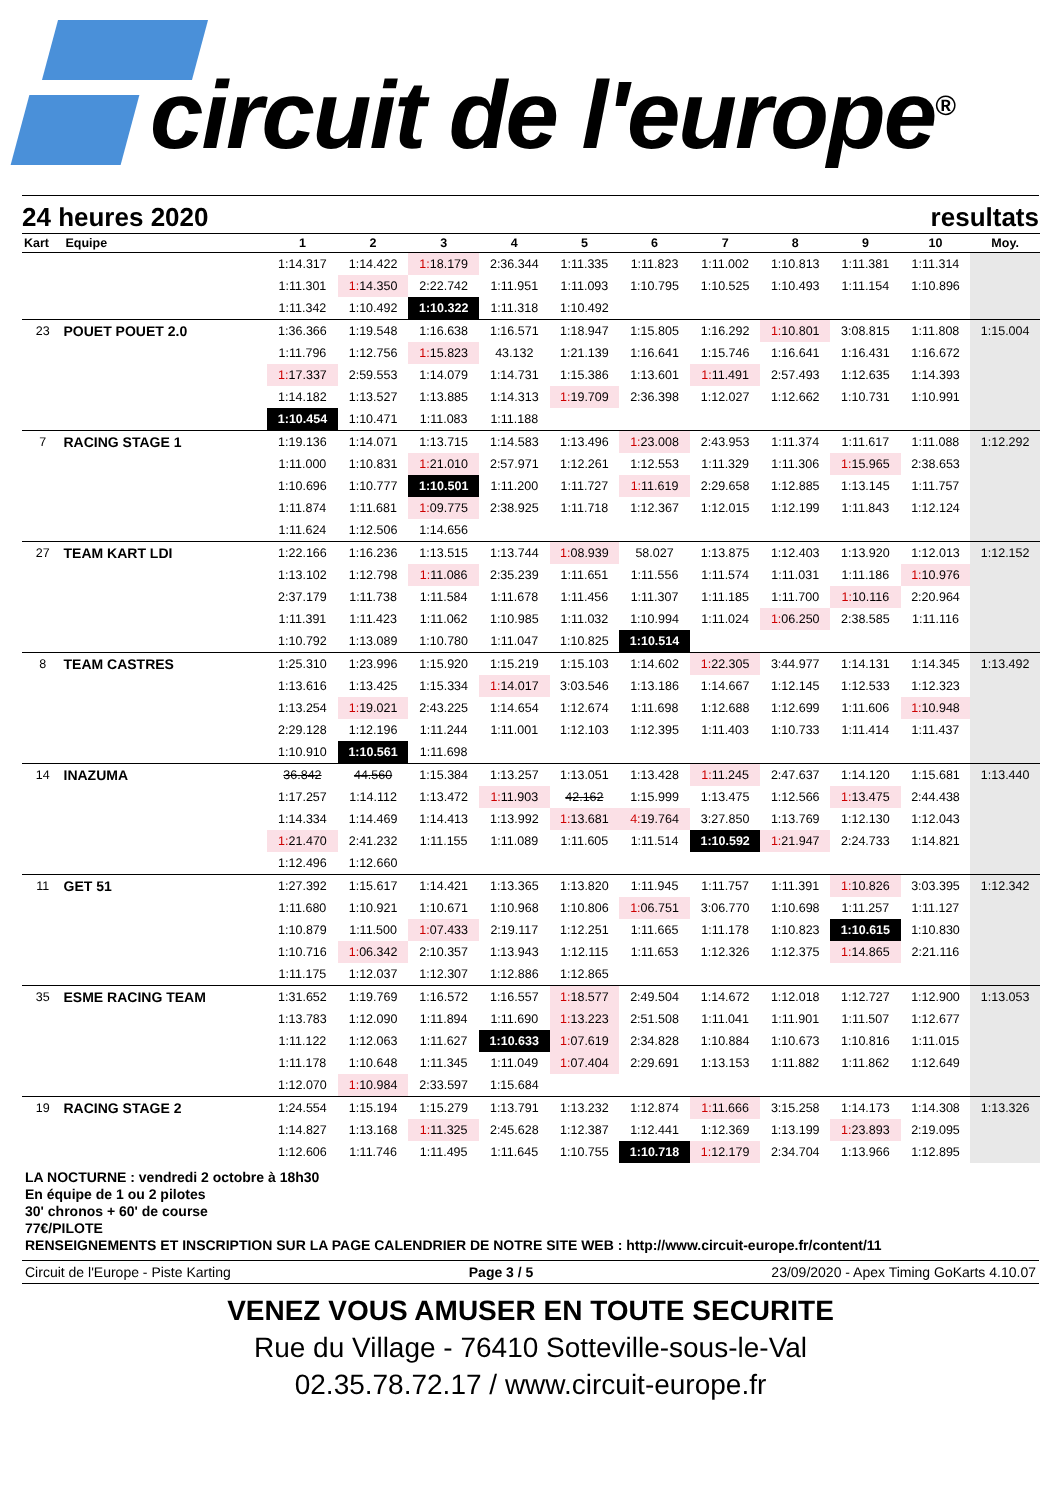circuit de l'europe<sup>®</sup>
24 heures 2020 resultats
| Kart | Equipe | 1 | 2 | 3 | 4 | 5 | 6 | 7 | 8 | 9 | 10 | Moy. |
| --- | --- | --- | --- | --- | --- | --- | --- | --- | --- | --- | --- | --- |
| | | 1:14.317 | 1:14.422 | 1:18.179 | 2:36.344 | 1:11.335 | 1:11.823 | 1:11.002 | 1:10.813 | 1:11.381 | 1:11.314 | |
| | | 1:11.301 | 1:14.350 | 2:22.742 | 1:11.951 | 1:11.093 | 1:10.795 | 1:10.525 | 1:10.493 | 1:11.154 | 1:10.896 | |
| | | 1:11.342 | 1:10.492 | 1:10.322 | 1:11.318 | 1:10.492 | | | | | | |
| 23 | POUET POUET 2.0 | 1:36.366 | 1:19.548 | 1:16.638 | 1:16.571 | 1:18.947 | 1:15.805 | 1:16.292 | 1:10.801 | 3:08.815 | 1:11.808 | 1:15.004 |
| | | 1:11.796 | 1:12.756 | 1:15.823 | 43.132 | 1:21.139 | 1:16.641 | 1:15.746 | 1:16.641 | 1:16.431 | 1:16.672 | |
| | | 1:17.337 | 2:59.553 | 1:14.079 | 1:14.731 | 1:15.386 | 1:13.601 | 1:11.491 | 2:57.493 | 1:12.635 | 1:14.393 | |
| | | 1:14.182 | 1:13.527 | 1:13.885 | 1:14.313 | 1:19.709 | 2:36.398 | 1:12.027 | 1:12.662 | 1:10.731 | 1:10.991 | |
| | | 1:10.454 | 1:10.471 | 1:11.083 | 1:11.188 | | | | | | | |
| 7 | RACING STAGE 1 | 1:19.136 | 1:14.071 | 1:13.715 | 1:14.583 | 1:13.496 | 1:23.008 | 2:43.953 | 1:11.374 | 1:11.617 | 1:11.088 | 1:12.292 |
| | | 1:11.000 | 1:10.831 | 1:21.010 | 2:57.971 | 1:12.261 | 1:12.553 | 1:11.329 | 1:11.306 | 1:15.965 | 2:38.653 | |
| | | 1:10.696 | 1:10.777 | 1:10.501 | 1:11.200 | 1:11.727 | 1:11.619 | 2:29.658 | 1:12.885 | 1:13.145 | 1:11.757 | |
| | | 1:11.874 | 1:11.681 | 1:09.775 | 2:38.925 | 1:11.718 | 1:12.367 | 1:12.015 | 1:12.199 | 1:11.843 | 1:12.124 | |
| | | 1:11.624 | 1:12.506 | 1:14.656 | | | | | | | | |
| 27 | TEAM KART LDI | 1:22.166 | 1:16.236 | 1:13.515 | 1:13.744 | 1:08.939 | 58.027 | 1:13.875 | 1:12.403 | 1:13.920 | 1:12.013 | 1:12.152 |
| | | 1:13.102 | 1:12.798 | 1:11.086 | 2:35.239 | 1:11.651 | 1:11.556 | 1:11.574 | 1:11.031 | 1:11.186 | 1:10.976 | |
| | | 2:37.179 | 1:11.738 | 1:11.584 | 1:11.678 | 1:11.456 | 1:11.307 | 1:11.185 | 1:11.700 | 1:10.116 | 2:20.964 | |
| | | 1:11.391 | 1:11.423 | 1:11.062 | 1:10.985 | 1:11.032 | 1:10.994 | 1:11.024 | 1:06.250 | 2:38.585 | 1:11.116 | |
| | | 1:10.792 | 1:13.089 | 1:10.780 | 1:11.047 | 1:10.825 | 1:10.514 | | | | | |
| 8 | TEAM CASTRES | 1:25.310 | 1:23.996 | 1:15.920 | 1:15.219 | 1:15.103 | 1:14.602 | 1:22.305 | 3:44.977 | 1:14.131 | 1:14.345 | 1:13.492 |
| | | 1:13.616 | 1:13.425 | 1:15.334 | 1:14.017 | 3:03.546 | 1:13.186 | 1:14.667 | 1:12.145 | 1:12.533 | 1:12.323 | |
| | | 1:13.254 | 1:19.021 | 2:43.225 | 1:14.654 | 1:12.674 | 1:11.698 | 1:12.688 | 1:12.699 | 1:11.606 | 1:10.948 | |
| | | 2:29.128 | 1:12.196 | 1:11.244 | 1:11.001 | 1:12.103 | 1:12.395 | 1:11.403 | 1:10.733 | 1:11.414 | 1:11.437 | |
| | | 1:10.910 | 1:10.561 | 1:11.698 | | | | | | | | |
| 14 | INAZUMA | 36.842 | 44.560 | 1:15.384 | 1:13.257 | 1:13.051 | 1:13.428 | 1:11.245 | 2:47.637 | 1:14.120 | 1:15.681 | 1:13.440 |
| | | 1:17.257 | 1:14.112 | 1:13.472 | 1:11.903 | 42.162 | 1:15.999 | 1:13.475 | 1:12.566 | 1:13.475 | 2:44.438 | |
| | | 1:14.334 | 1:14.469 | 1:14.413 | 1:13.992 | 1:13.681 | 4:19.764 | 3:27.850 | 1:13.769 | 1:12.130 | 1:12.043 | |
| | | 1:21.470 | 2:41.232 | 1:11.155 | 1:11.089 | 1:11.605 | 1:11.514 | 1:10.592 | 1:21.947 | 2:24.733 | 1:14.821 | |
| | | 1:12.496 | 1:12.660 | | | | | | | | | |
| 11 | GET 51 | 1:27.392 | 1:15.617 | 1:14.421 | 1:13.365 | 1:13.820 | 1:11.945 | 1:11.757 | 1:11.391 | 1:10.826 | 3:03.395 | 1:12.342 |
| | | 1:11.680 | 1:10.921 | 1:10.671 | 1:10.968 | 1:10.806 | 1:06.751 | 3:06.770 | 1:10.698 | 1:11.257 | 1:11.127 | |
| | | 1:10.879 | 1:11.500 | 1:07.433 | 2:19.117 | 1:12.251 | 1:11.665 | 1:11.178 | 1:10.823 | 1:10.615 | 1:10.830 | |
| | | 1:10.716 | 1:06.342 | 2:10.357 | 1:13.943 | 1:12.115 | 1:11.653 | 1:12.326 | 1:12.375 | 1:14.865 | 2:21.116 | |
| | | 1:11.175 | 1:12.037 | 1:12.307 | 1:12.886 | 1:12.865 | | | | | | |
| 35 | ESME RACING TEAM | 1:31.652 | 1:19.769 | 1:16.572 | 1:16.557 | 1:18.577 | 2:49.504 | 1:14.672 | 1:12.018 | 1:12.727 | 1:12.900 | 1:13.053 |
| | | 1:13.783 | 1:12.090 | 1:11.894 | 1:11.690 | 1:13.223 | 2:51.508 | 1:11.041 | 1:11.901 | 1:11.507 | 1:12.677 | |
| | | 1:11.122 | 1:12.063 | 1:11.627 | 1:10.633 | 1:07.619 | 2:34.828 | 1:10.884 | 1:10.673 | 1:10.816 | 1:11.015 | |
| | | 1:11.178 | 1:10.648 | 1:11.345 | 1:11.049 | 1:07.404 | 2:29.691 | 1:13.153 | 1:11.882 | 1:11.862 | 1:12.649 | |
| | | 1:12.070 | 1:10.984 | 2:33.597 | 1:15.684 | | | | | | | |
| 19 | RACING STAGE 2 | 1:24.554 | 1:15.194 | 1:15.279 | 1:13.791 | 1:13.232 | 1:12.874 | 1:11.666 | 3:15.258 | 1:14.173 | 1:14.308 | 1:13.326 |
| | | 1:14.827 | 1:13.168 | 1:11.325 | 2:45.628 | 1:12.387 | 1:12.441 | 1:12.369 | 1:13.199 | 1:23.893 | 2:19.095 | |
| | | 1:12.606 | 1:11.746 | 1:11.495 | 1:11.645 | 1:10.755 | 1:10.718 | 1:12.179 | 2:34.704 | 1:13.966 | 1:12.895 | |
LA NOCTURNE : vendredi 2 octobre à 18h30
En équipe de 1 ou 2 pilotes
30' chronos + 60' de course
77€/PILOTE
RENSEIGNEMENTS ET INSCRIPTION SUR LA PAGE CALENDRIER DE NOTRE SITE WEB : http://www.circuit-europe.fr/content/11
Circuit de l'Europe - Piste Karting Page 3 / 5 23/09/2020 - Apex Timing GoKarts 4.10.07
VENEZ VOUS AMUSER EN TOUTE SECURITE
Rue du Village - 76410 Sotteville-sous-le-Val
02.35.78.72.17 / www.circuit-europe.fr